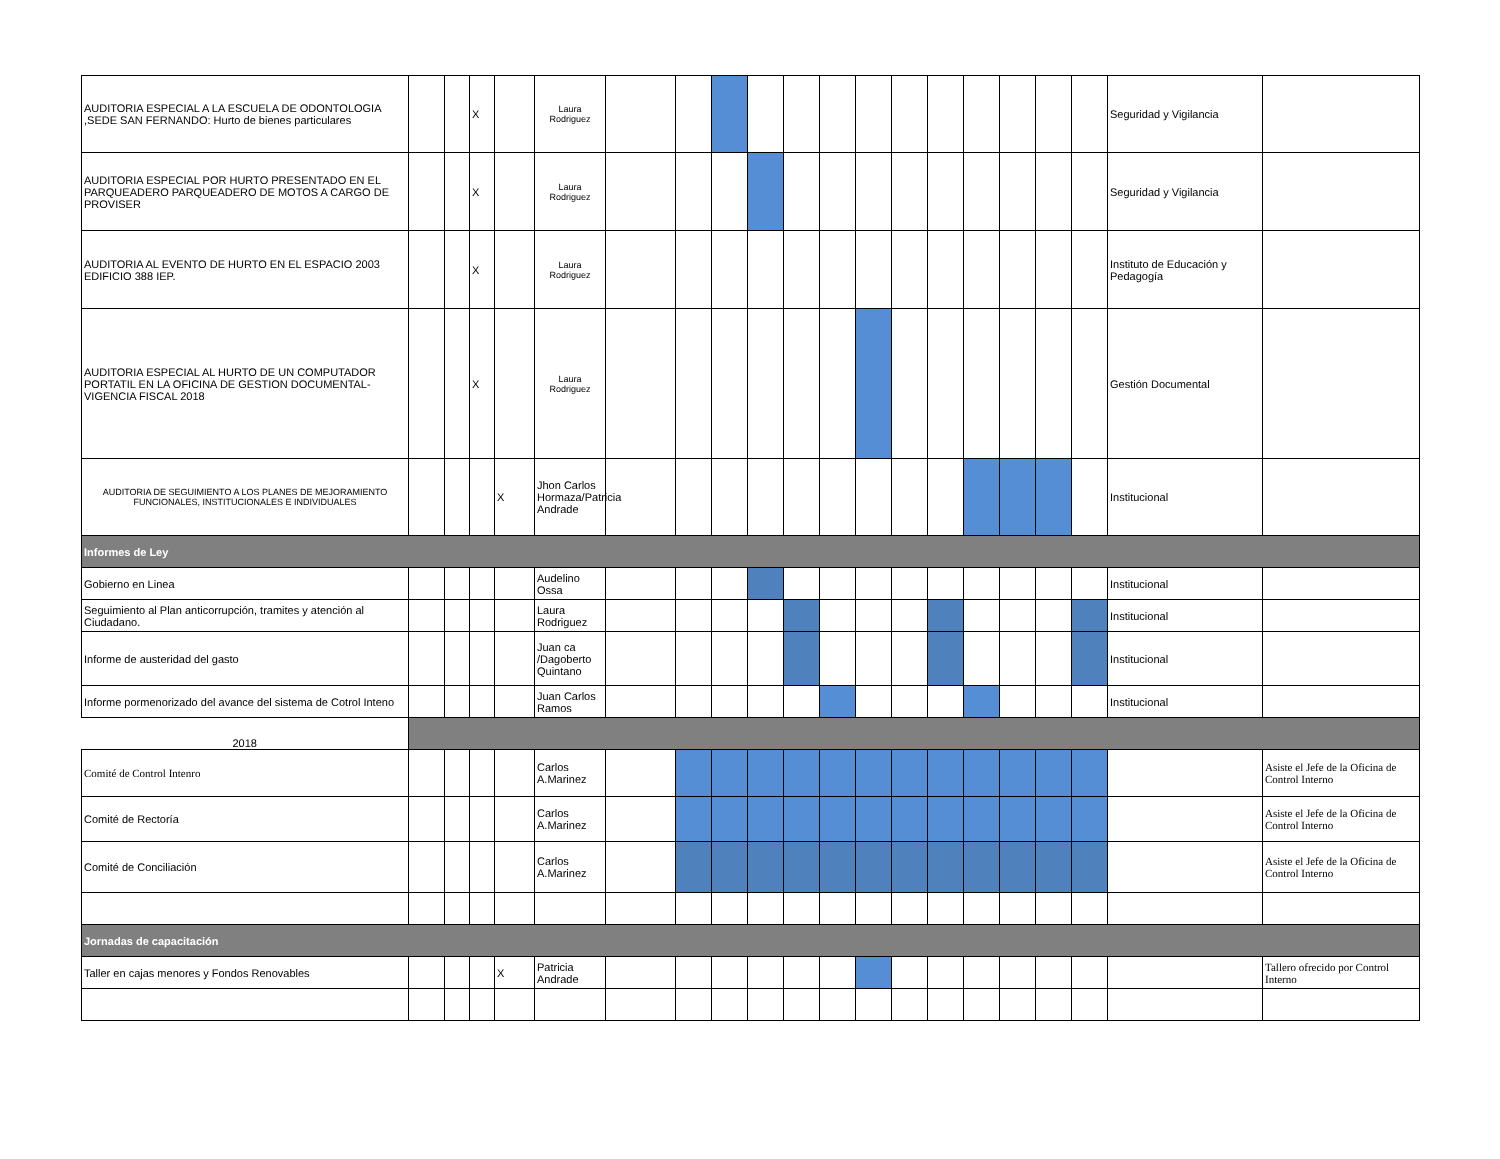| AUDITORIA ESPECIAL A LA ESCUELA DE ODONTOLOGIA ,SEDE SAN FERNANDO: Hurto de bienes particulares | | | X | | Laura Rodriguez | | | | | | | | | | | | | | Seguridad y Vigilancia | |
| AUDITORIA ESPECIAL POR HURTO PRESENTADO EN EL PARQUEADERO PARQUEADERO DE MOTOS A CARGO DE PROVISER | | | X | | Laura Rodriguez | | | | | | | | | | | | | | Seguridad y Vigilancia | |
| AUDITORIA AL EVENTO DE HURTO EN EL ESPACIO 2003 EDIFICIO 388 IEP. | | | X | | Laura Rodriguez | | | | | | | | | | | | | | Instituto de Educación y Pedagogía | |
| AUDITORIA ESPECIAL AL HURTO DE UN COMPUTADOR PORTATIL EN LA OFICINA DE GESTION DOCUMENTAL-VIGENCIA FISCAL 2018 | | | X | | Laura Rodriguez | | | | | | | | | | | | | | Gestión Documental | |
| AUDITORIA DE SEGUIMIENTO A LOS PLANES DE MEJORAMIENTO FUNCIONALES, INSTITUCIONALES E INDIVIDUALES | | | | X | Jhon Carlos Hormaza/Patricia Andrade | | | | | | | | | | | | | | Institucional | |
| Informes de Ley | | | | | | | | | | | | | | | | | | | | |
| Gobierno en Linea | | | | | Audelino Ossa | | | | | | | | | | | | | | Institucional | |
| Seguimiento al Plan anticorrupción, tramites y atención al Ciudadano. | | | | | Laura Rodriguez | | | | | | | | | | | | | | Institucional | |
| Informe de austeridad del gasto | | | | | Juan ca /Dagoberto Quintano | | | | | | | | | | | | | | Institucional | |
| Informe pormenorizado del avance del sistema de Cotrol Inteno | | | | | Juan Carlos Ramos | | | | | | | | | | | | | | Institucional | |
| 2018 | | | | | | | | | | | | | | | | | | | | |
| Comité de Control Intenro | | | | | Carlos A.Marinez | | | | | | | | | | | | | | | Asiste el Jefe de la Oficina de Control Interno |
| Comité de Rectoría | | | | | Carlos A.Marinez | | | | | | | | | | | | | | | Asiste el Jefe de la Oficina de Control Interno |
| Comité de Conciliación | | | | | Carlos A.Marinez | | | | | | | | | | | | | | | Asiste el Jefe de la Oficina de Control Interno |
| Jornadas de capacitación | | | | | | | | | | | | | | | | | | | | |
| Taller en cajas menores y Fondos Renovables | | | | X | Patricia Andrade | | | | | | | | | | | | | | | Tallero ofrecido por Control Interno |